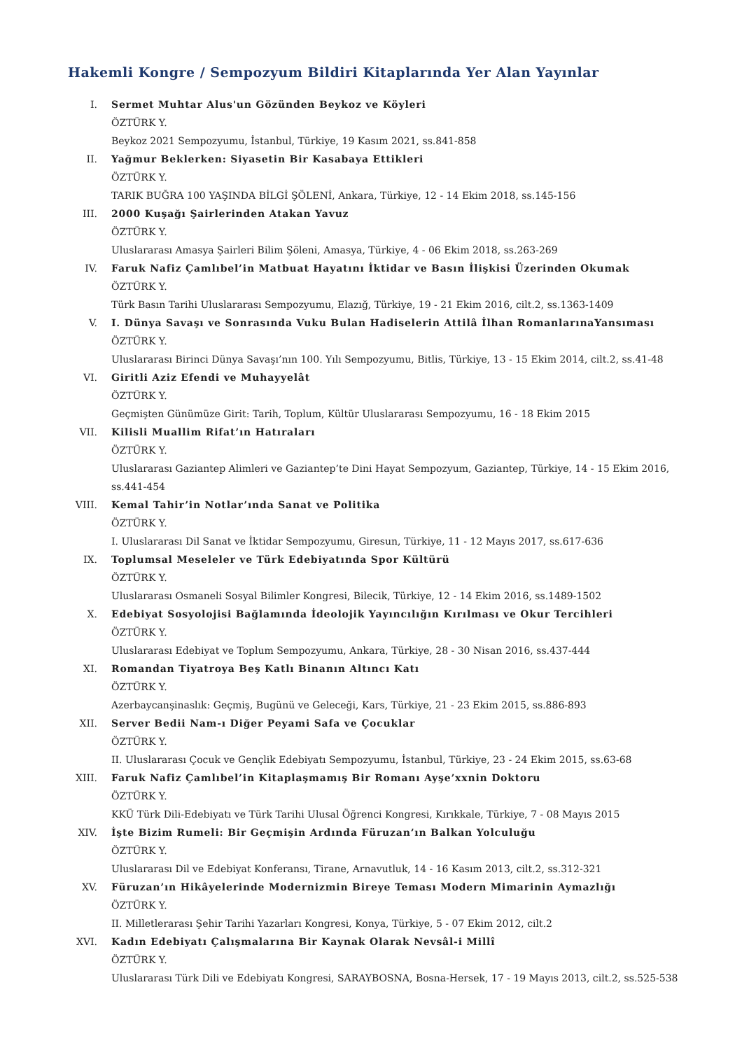Hakemli Kongre / Sempozyum Bildiri Kitaplarında Yer Alan Yayınlar
I. Sermet Muhtar Alus'un Gözünden Beykoz ve Köyleri
ÖZTÜRK Y.
Beykoz 2021 Sempozyumu, İstanbul, Türkiye, 19 Kasım 2021, ss.841-858
II. Yağmur Beklerken: Siyasetin Bir Kasabaya Ettikleri
ÖZTÜRK Y.
TARIK BUĞRA 100 YAŞINDA BİLGİ ŞÖLENİ, Ankara, Türkiye, 12 - 14 Ekim 2018, ss.145-156
III. 2000 Kuşağı Şairlerinden Atakan Yavuz
ÖZTÜRK Y.
Uluslararası Amasya Şairleri Bilim Şöleni, Amasya, Türkiye, 4 - 06 Ekim 2018, ss.263-269
IV. Faruk Nafiz Çamlıbel’in Matbuat Hayatını İktidar ve Basın İlişkisi Üzerinden Okumak
ÖZTÜRK Y.
Türk Basın Tarihi Uluslararası Sempozyumu, Elazığ, Türkiye, 19 - 21 Ekim 2016, cilt.2, ss.1363-1409
V. I. Dünya Savaşı ve Sonrasında Vuku Bulan Hadiselerin Attilâ İlhan RomanlarınaYansıması
ÖZTÜRK Y.
Uluslararası Birinci Dünya Savaşı’nın 100. Yılı Sempozyumu, Bitlis, Türkiye, 13 - 15 Ekim 2014, cilt.2, ss.41-48
VI. Giritli Aziz Efendi ve Muhayyelât
ÖZTÜRK Y.
Geçmişten Günümüze Girit: Tarih, Toplum, Kültür Uluslararası Sempozyumu, 16 - 18 Ekim 2015
VII. Kilisli Muallim Rifat’ın Hatıraları
ÖZTÜRK Y.
Uluslararası Gaziantep Alimleri ve Gaziantep’te Dini Hayat Sempozyum, Gaziantep, Türkiye, 14 - 15 Ekim 2016, ss.441-454
VIII. Kemal Tahir’in Notlar’ında Sanat ve Politika
ÖZTÜRK Y.
I. Uluslararası Dil Sanat ve İktidar Sempozyumu, Giresun, Türkiye, 11 - 12 Mayıs 2017, ss.617-636
IX. Toplumsal Meseleler ve Türk Edebiyatında Spor Kültürü
ÖZTÜRK Y.
Uluslararası Osmaneli Sosyal Bilimler Kongresi, Bilecik, Türkiye, 12 - 14 Ekim 2016, ss.1489-1502
X. Edebiyat Sosyolojisi Bağlamında İdeolojik Yayıncılığın Kırılması ve Okur Tercihleri
ÖZTÜRK Y.
Uluslararası Edebiyat ve Toplum Sempozyumu, Ankara, Türkiye, 28 - 30 Nisan 2016, ss.437-444
XI. Romandan Tiyatroya Beş Katlı Binanın Altıncı Katı
ÖZTÜRK Y.
Azerbaycanşinaslık: Geçmiş, Bugünü ve Geleceği, Kars, Türkiye, 21 - 23 Ekim 2015, ss.886-893
XII. Server Bedii Nam-ı Diğer Peyami Safa ve Çocuklar
ÖZTÜRK Y.
II. Uluslararası Çocuk ve Gençlik Edebiyatı Sempozyumu, İstanbul, Türkiye, 23 - 24 Ekim 2015, ss.63-68
XIII. Faruk Nafiz Çamlıbel’in Kitaplaşmamış Bir Romanı Ayşe’xxnin Doktoru
ÖZTÜRK Y.
KKÜ Türk Dili-Edebiyatı ve Türk Tarihi Ulusal Öğrenci Kongresi, Kırıkkale, Türkiye, 7 - 08 Mayıs 2015
XIV. İşte Bizim Rumeli: Bir Geçmişin Ardında Füruzan’ın Balkan Yolculuğu
ÖZTÜRK Y.
Uluslararası Dil ve Edebiyat Konferansı, Tirane, Arnavutluk, 14 - 16 Kasım 2013, cilt.2, ss.312-321
XV. Füruzan’ın Hikâyelerinde Modernizmin Bireye Teması Modern Mimarinin Aymazlığı
ÖZTÜRK Y.
II. Milletlerarası Şehir Tarihi Yazarları Kongresi, Konya, Türkiye, 5 - 07 Ekim 2012, cilt.2
XVI. Kadın Edebiyatı Çalışmalarına Bir Kaynak Olarak Nevsâl-i Millî
ÖZTÜRK Y.
Uluslararası Türk Dili ve Edebiyatı Kongresi, SARAYBOSNA, Bosna-Hersek, 17 - 19 Mayıs 2013, cilt.2, ss.525-538